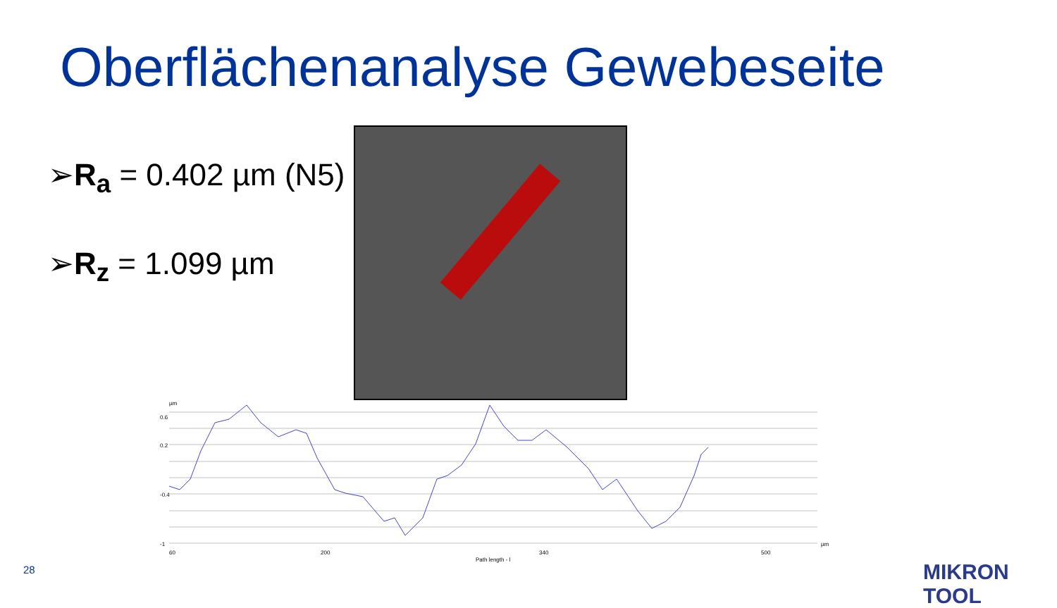Oberflächenanalyse Gewebeseite
➢R<sub>a</sub> = 0.402 µm (N5)
➢R<sub>z</sub> = 1.099 µm
0.6
0.2
-0.4
-1
60
200
340
500
Path length - l
µm
µm
28 MIKRON TOOL